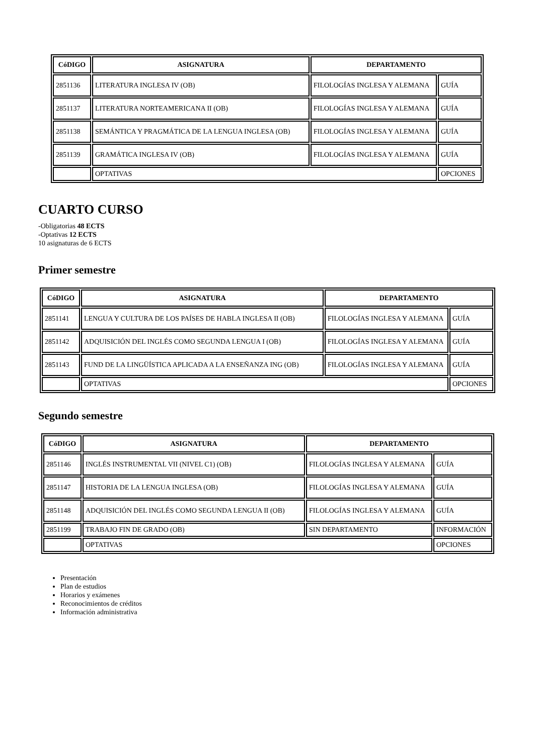| CóDIGO | ASIGNATURA | DEPARTAMENTO | |
| --- | --- | --- | --- |
| 2851136 | LITERATURA INGLESA IV (OB) | FILOLOGÍAS INGLESA Y ALEMANA | GUÍA |
| 2851137 | LITERATURA NORTEAMERICANA II (OB) | FILOLOGÍAS INGLESA Y ALEMANA | GUÍA |
| 2851138 | SEMÁNTICA Y PRAGMÁTICA DE LA LENGUA INGLESA (OB) | FILOLOGÍAS INGLESA Y ALEMANA | GUÍA |
| 2851139 | GRAMÁTICA INGLESA IV (OB) | FILOLOGÍAS INGLESA Y ALEMANA | GUÍA |
| | OPTATIVAS | | OPCIONES |
CUARTO CURSO
-Obligatorias 48 ECTS
-Optativas 12 ECTS
10 asignaturas de 6 ECTS
Primer semestre
| CóDIGO | ASIGNATURA | DEPARTAMENTO | |
| --- | --- | --- | --- |
| 2851141 | LENGUA Y CULTURA DE LOS PAÍSES DE HABLA INGLESA II (OB) | FILOLOGÍAS INGLESA Y ALEMANA | GUÍA |
| 2851142 | ADQUISICIÓN DEL INGLÉS COMO SEGUNDA LENGUA I (OB) | FILOLOGÍAS INGLESA Y ALEMANA | GUÍA |
| 2851143 | FUND DE LA LINGÜÍSTICA APLICADA A LA ENSEÑANZA ING (OB) | FILOLOGÍAS INGLESA Y ALEMANA | GUÍA |
| | OPTATIVAS | | OPCIONES |
Segundo semestre
| CóDIGO | ASIGNATURA | DEPARTAMENTO | |
| --- | --- | --- | --- |
| 2851146 | INGLÉS INSTRUMENTAL VII (NIVEL C1) (OB) | FILOLOGÍAS INGLESA Y ALEMANA | GUÍA |
| 2851147 | HISTORIA DE LA LENGUA INGLESA (OB) | FILOLOGÍAS INGLESA Y ALEMANA | GUÍA |
| 2851148 | ADQUISICIÓN DEL INGLÉS COMO SEGUNDA LENGUA II (OB) | FILOLOGÍAS INGLESA Y ALEMANA | GUÍA |
| 2851199 | TRABAJO FIN DE GRADO (OB) | SIN DEPARTAMENTO | INFORMACIÓN |
| | OPTATIVAS | | OPCIONES |
Presentación
Plan de estudios
Horarios y exámenes
Reconocimientos de créditos
Información administrativa